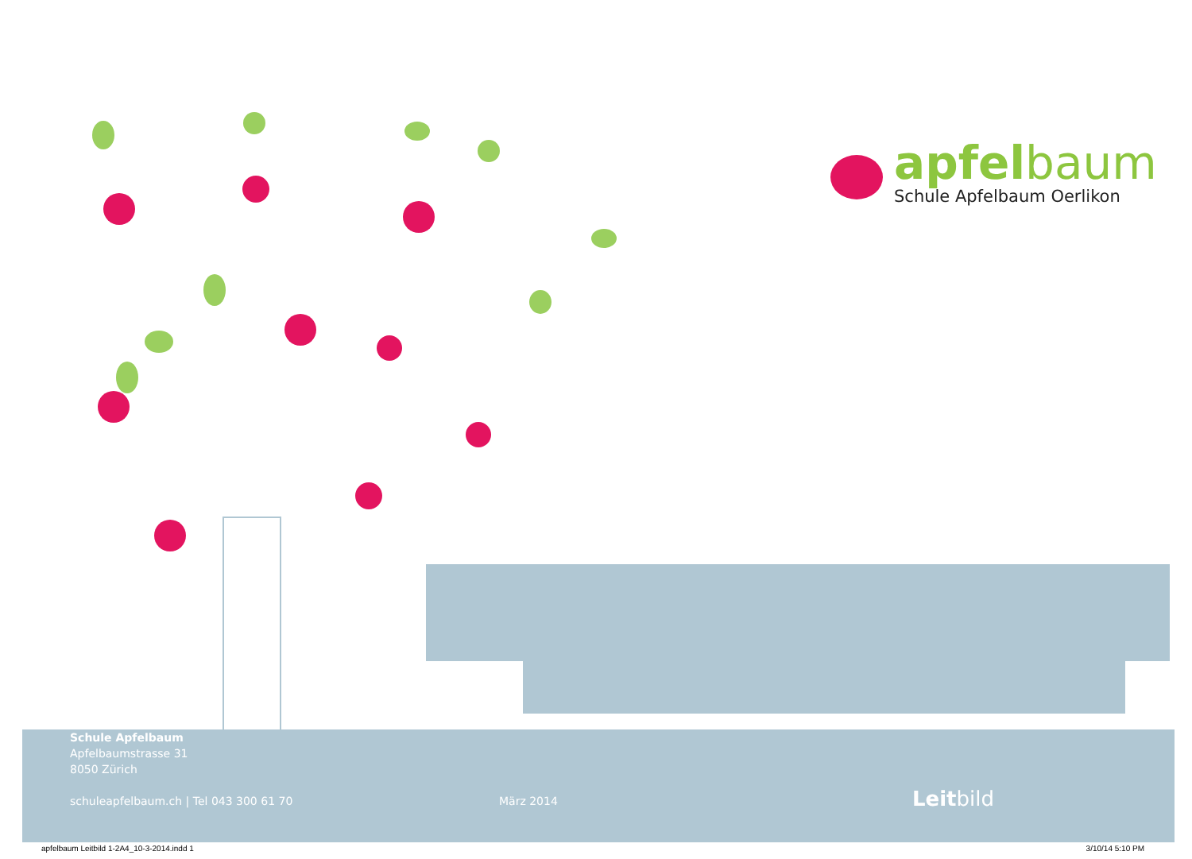apfelbaum
Schule Apfelbaum Oerlikon
Schule Apfelbaum
Apfelbaumstrasse 31
8050 Zürich
schuleapfelbaum.ch | Tel 043 300 61 70
März 2014
Leitbild
apfelbaum Leitbild 1-2A4_10-3-2014.indd 1 3/10/14 5:10 PM